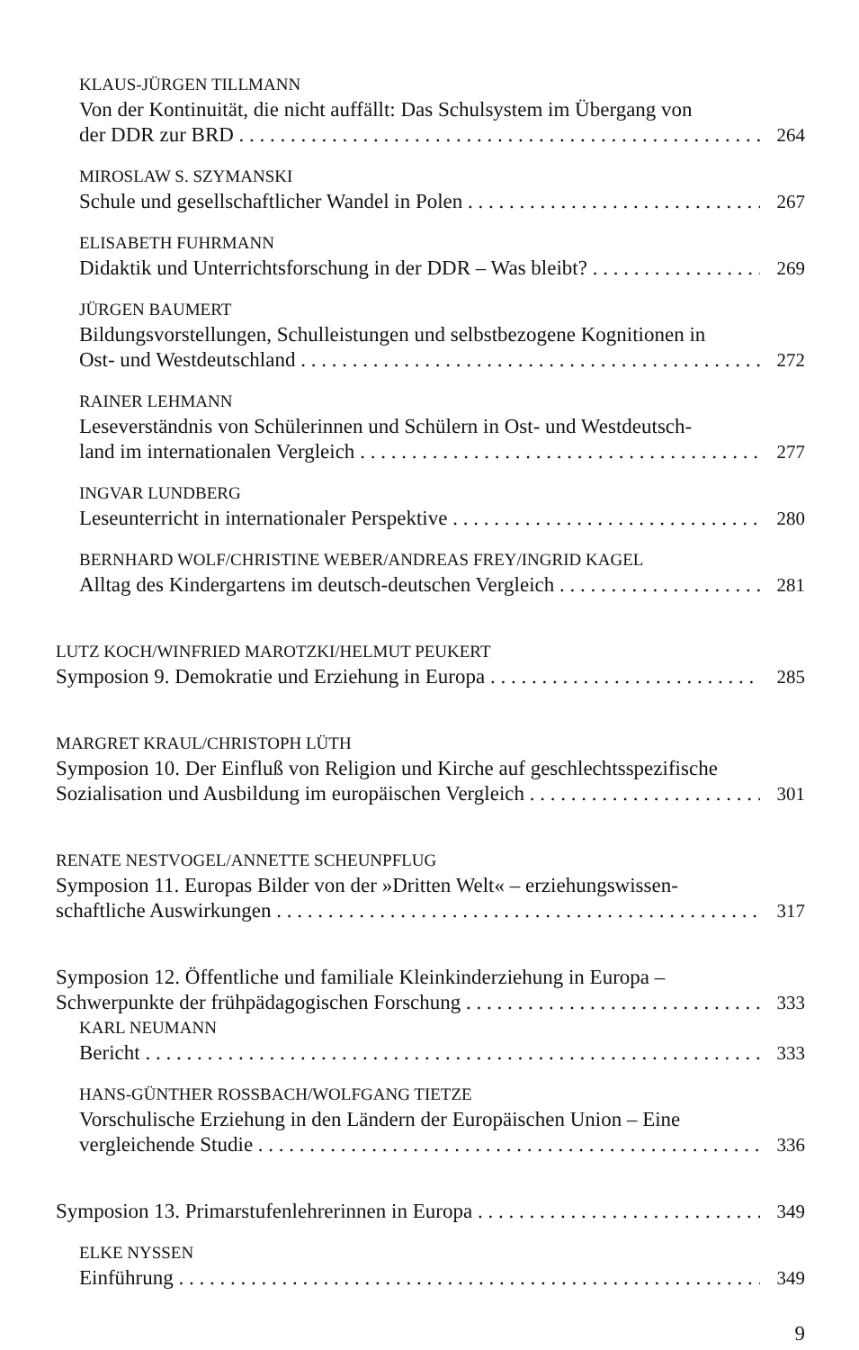KLAUS-JÜRGEN TILLMANN
Von der Kontinuität, die nicht auffällt: Das Schulsystem im Übergang von
der DDR zur BRD 264
MIROSLAW S. SZYMANSKI
Schule und gesellschaftlicher Wandel in Polen 267
ELISABETH FUHRMANN
Didaktik und Unterrichtsforschung in der DDR – Was bleibt? 269
JÜRGEN BAUMERT
Bildungsvorstellungen, Schulleistungen und selbstbezogene Kognitionen in
Ost- und Westdeutschland 272
RAINER LEHMANN
Leseverständnis von Schülerinnen und Schülern in Ost- und Westdeutsch-
land im internationalen Vergleich 277
INGVAR LUNDBERG
Leseunterricht in internationaler Perspektive 280
BERNHARD WOLF/CHRISTINE WEBER/ANDREAS FREY/INGRID KAGEL
Alltag des Kindergartens im deutsch-deutschen Vergleich 281
LUTZ KOCH/WINFRIED MAROTZKI/HELMUT PEUKERT
Symposion 9. Demokratie und Erziehung in Europa 285
MARGRET KRAUL/CHRISTOPH LÜTH
Symposion 10. Der Einfluß von Religion und Kirche auf geschlechtsspezifische
Sozialisation und Ausbildung im europäischen Vergleich 301
RENATE NESTVOGEL/ANNETTE SCHEUNPFLUG
Symposion 11. Europas Bilder von der »Dritten Welt« – erziehungswissen-
schaftliche Auswirkungen 317
Symposion 12. Öffentliche und familiale Kleinkinderziehung in Europa –
Schwerpunkte der frühpädagogischen Forschung 333
KARL NEUMANN
Bericht 333
HANS-GÜNTHER ROSSBACH/WOLFGANG TIETZE
Vorschulische Erziehung in den Ländern der Europäischen Union – Eine
vergleichende Studie 336
Symposion 13. Primarstufenlehrerinnen in Europa 349
ELKE NYSSEN
Einführung 349
9